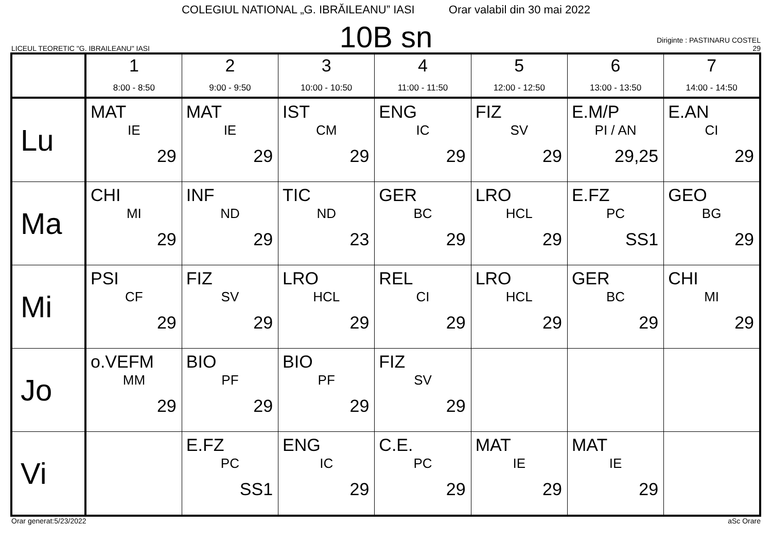COLEGIUL NATIONAL „G. IBRĂILEANU” IASI Orar valabil din 30 mai 2022
LICEUL TEORETIC "G. IBRAILEANU" IASI
10B sn
Diriginte : PASTINARU COSTEL
29
| | 1 8:00 - 8:50 | 2 9:00 - 9:50 | 3 10:00 - 10:50 | 4 11:00 - 11:50 | 5 12:00 - 12:50 | 6 13:00 - 13:50 | 7 14:00 - 14:50 |
| --- | --- | --- | --- | --- | --- | --- | --- |
| Lu | MAT IE 29 | MAT IE 29 | IST CM 29 | ENG IC 29 | FIZ SV 29 | E.M/P PI / AN 29,25 | E.AN CI 29 |
| Ma | CHI MI 29 | INF ND 29 | TIC ND 23 | GER BC 29 | LRO HCL 29 | E.FZ PC SS1 | GEO BG 29 |
| Mi | PSI CF 29 | FIZ SV 29 | LRO HCL 29 | REL CI 29 | LRO HCL 29 | GER BC 29 | CHI MI 29 |
| Jo | o.VEFM MM 29 | BIO PF 29 | BIO PF 29 | FIZ SV 29 | | | |
| Vi | | E.FZ PC SS1 | ENG IC 29 | C.E. PC 29 | MAT IE 29 | MAT IE 29 | |
Orar generat:5/23/2022 aSc Orare